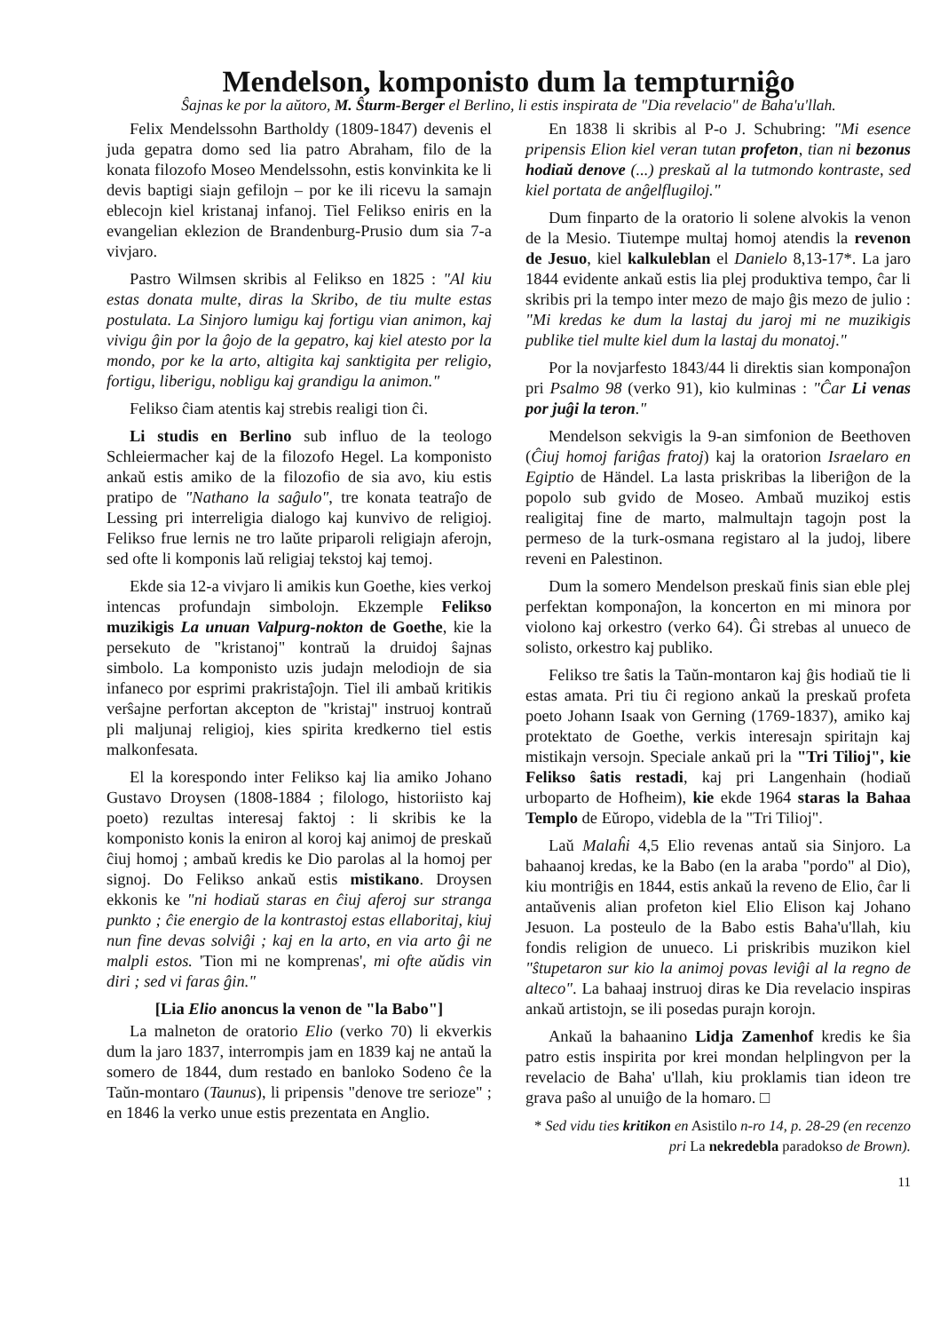Mendelson, komponisto dum la tempturniĝo
Ŝajnas ke por la aŭtoro, M. Ŝturm-Berger el Berlino, li estis inspirata de "Dia revelacio" de Baha'u'llah.
Felix Mendelssohn Bartholdy (1809-1847) devenis el juda gepatra domo sed lia patro Abraham, filo de la konata filozofo Moseo Mendelssohn, estis konvinkita ke li devis baptigi siajn gefilojn – por ke ili ricevu la samajn eblecojn kiel kristanaj infanoj. Tiel Felikso eniris en la evangelian eklezion de Brandenburg-Prusio dum sia 7-a vivjaro.
Pastro Wilmsen skribis al Felikso en 1825 : "Al kiu estas donata multe, diras la Skribo, de tiu multe estas postulata. La Sinjoro lumigu kaj fortigu vian animon, kaj vivigu ĝin por la ĝojo de la gepatro, kaj kiel atesto por la mondo, por ke la arto, altigita kaj sanktigita per religio, fortigu, liberigu, nobligu kaj grandigu la animon."
Felikso ĉiam atentis kaj strebis realigi tion ĉi.
Li studis en Berlino sub influo de la teologo Schleiermacher kaj de la filozofo Hegel. La komponisto ankaŭ estis amiko de la filozofio de sia avo, kiu estis pratipo de "Nathano la saĝulo", tre konata teatraĵo de Lessing pri interreligia dialogo kaj kunvivo de religioj. Felikso frue lernis ne tro laŭte priparoli religiajn aferojn, sed ofte li komponis laŭ religiaj tekstoj kaj temoj.
Ekde sia 12-a vivjaro li amikis kun Goethe, kies verkoj intencas profundajn simbolojn. Ekzemple Felikso muzikigis La unuan Valpurg-nokton de Goethe, kie la persekuto de "kristanoj" kontraŭ la druidoj ŝajnas simbolo. La komponisto uzis judajn melodiojn de sia infaneco por esprimi prakristaĵojn. Tiel ili ambaŭ kritikis verŝajne perfortan akcepton de "kristaj" instruoj kontraŭ pli maljunaj religioj, kies spirita kredkerno tiel estis malkonfesata.
El la korespondo inter Felikso kaj lia amiko Johano Gustavo Droysen (1808-1884 ; filologo, historiisto kaj poeto) rezultas interesaj faktoj : li skribis ke la komponisto konis la eniron al koroj kaj animoj de preskaŭ ĉiuj homoj ; ambaŭ kredis ke Dio parolas al la homoj per signoj. Do Felikso ankaŭ estis mistikano. Droysen ekkonis ke "ni hodiaŭ staras en ĉiuj aferoj sur stranga punkto ; ĉie energio de la kontrastoj estas ellaboritaj, kiuj nun fine devas solviĝi ; kaj en la arto, en via arto ĝi ne malpli estos. 'Tion mi ne komprenas', mi ofte aŭdis vin diri ; sed vi faras ĝin."
[Lia Elio anoncus la venon de "la Babo"]
La malneton de oratorio Elio (verko 70) li ekverkis dum la jaro 1837, interrompis jam en 1839 kaj ne antaŭ la somero de 1844, dum restado en banloko Sodeno ĉe la Taŭn-montaro (Taunus), li pripensis "denove tre serioze" ; en 1846 la verko unue estis prezentata en Anglio.
En 1838 li skribis al P-o J. Schubring: "Mi esence pripensis Elion kiel veran tutan profeton, tian ni bezonus hodiaŭ denove (...) preskaŭ al la tutmondo kontraste, sed kiel portata de anĝelflugiloj."
Dum finparto de la oratorio li solene alvokis la venon de la Mesio. Tiutempe multaj homoj atendis la revenon de Jesuo, kiel kalkuleblan el Danielo 8,13-17*. La jaro 1844 evidente ankaŭ estis lia plej produktiva tempo, ĉar li skribis pri la tempo inter mezo de majo ĝis mezo de julio : "Mi kredas ke dum la lastaj du jaroj mi ne muzikigis publike tiel multe kiel dum la lastaj du monatoj."
Por la novjarfesto 1843/44 li direktis sian komponaĵon pri Psalmo 98 (verko 91), kio kulminas : "Ĉar Li venas por juĝi la teron."
Mendelson sekvigis la 9-an simfonion de Beethoven (Ĉiuj homoj fariĝas fratoj) kaj la oratorion Israelaro en Egiptio de Händel. La lasta priskribas la liberiĝon de la popolo sub gvido de Moseo. Ambaŭ muzikoj estis realigitaj fine de marto, malmultajn tagojn post la permeso de la turk-osmana registaro al la judoj, libere reveni en Palestinon.
Dum la somero Mendelson preskaŭ finis sian eble plej perfektan komponaĵon, la koncerton en mi minora por violono kaj orkestro (verko 64). Ĝi strebas al unueco de solisto, orkestro kaj publiko.
Felikso tre ŝatis la Taŭn-montaron kaj ĝis hodiaŭ tie li estas amata. Pri tiu ĉi regiono ankaŭ la preskaŭ profeta poeto Johann Isaak von Gerning (1769-1837), amiko kaj protektato de Goethe, verkis interesajn spiritajn kaj mistikajn versojn. Speciale ankaŭ pri la "Tri Tilioj", kie Felikso ŝatis restadi, kaj pri Langenhain (hodiaŭ urboparto de Hofheim), kie ekde 1964 staras la Bahaa Templo de Eŭropo, videbla de la "Tri Tilioj".
Laŭ Malaĥi 4,5 Elio revenas antaŭ sia Sinjoro. La bahaanoj kredas, ke la Babo (en la araba "pordo" al Dio), kiu montriĝis en 1844, estis ankaŭ la reveno de Elio, ĉar li antaŭvenis alian profeton kiel Elio Elison kaj Johano Jesuon. La posteulo de la Babo estis Baha'u'llah, kiu fondis religion de unueco. Li priskribis muzikon kiel "ŝtupetaron sur kio la animoj povas leviĝi al la regno de alteco". La bahaaj instruoj diras ke Dia revelacio inspiras ankaŭ artistojn, se ili posedas purajn korojn.
Ankaŭ la bahaanino Lidja Zamenhof kredis ke ŝia patro estis inspirita por krei mondan helplingvon per la revelacio de Baha' u'llah, kiu proklamis tian ideon tre grava paŝo al unuiĝo de la homaro. □
* Sed vidu ties kritikon en Asistilo n-ro 14, p. 28-29 (en recenzo pri La nekredebla paradokso de Brown).
11